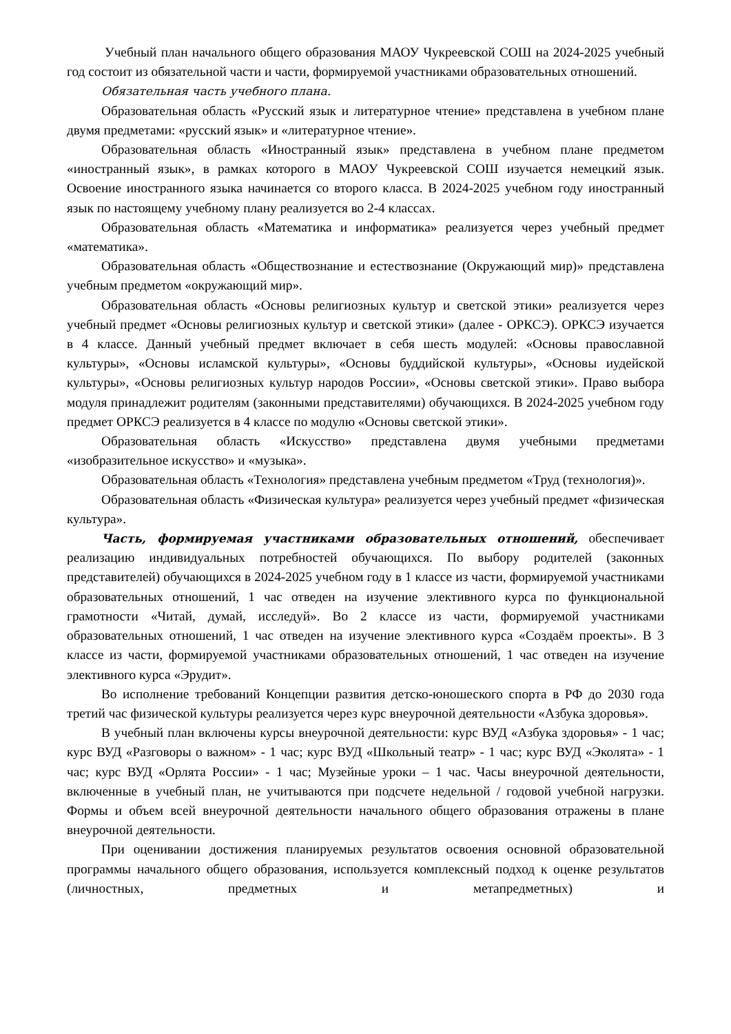Учебный план начального общего образования МАОУ Чукреевской СОШ на 2024-2025 учебный год состоит из обязательной части и части, формируемой участниками образовательных отношений.
Обязательная часть учебного плана.
Образовательная область «Русский язык и литературное чтение» представлена в учебном плане двумя предметами: «русский язык» и «литературное чтение».
Образовательная область «Иностранный язык» представлена в учебном плане предметом «иностранный язык», в рамках которого в МАОУ Чукреевской СОШ изучается немецкий язык. Освоение иностранного языка начинается со второго класса. В 2024-2025 учебном году иностранный язык по настоящему учебному плану реализуется во 2-4 классах.
Образовательная область «Математика и информатика» реализуется через учебный предмет «математика».
Образовательная область «Обществознание и естествознание (Окружающий мир)» представлена учебным предметом «окружающий мир».
Образовательная область «Основы религиозных культур и светской этики» реализуется через учебный предмет «Основы религиозных культур и светской этики» (далее - ОРКСЭ). ОРКСЭ изучается в 4 классе. Данный учебный предмет включает в себя шесть модулей: «Основы православной культуры», «Основы исламской культуры», «Основы буддийской культуры», «Основы иудейской культуры», «Основы религиозных культур народов России», «Основы светской этики». Право выбора модуля принадлежит родителям (законными представителями) обучающихся. В 2024-2025 учебном году предмет ОРКСЭ реализуется в 4 классе по модулю «Основы светской этики».
Образовательная область «Искусство» представлена двумя учебными предметами «изобразительное искусство» и «музыка».
Образовательная область «Технология» представлена учебным предметом «Труд (технология)».
Образовательная область «Физическая культура» реализуется через учебный предмет «физическая культура».
Часть, формируемая участниками образовательных отношений, обеспечивает реализацию индивидуальных потребностей обучающихся. По выбору родителей (законных представителей) обучающихся в 2024-2025 учебном году в 1 классе из части, формируемой участниками образовательных отношений, 1 час отведен на изучение элективного курса по функциональной грамотности «Читай, думай, исследуй». Во 2 классе из части, формируемой участниками образовательных отношений, 1 час отведен на изучение элективного курса «Создаём проекты». В 3 классе из части, формируемой участниками образовательных отношений, 1 час отведен на изучение элективного курса «Эрудит».
Во исполнение требований Концепции развития детско-юношеского спорта в РФ до 2030 года третий час физической культуры реализуется через курс внеурочной деятельности «Азбука здоровья».
В учебный план включены курсы внеурочной деятельности: курс ВУД «Азбука здоровья» - 1 час; курс ВУД «Разговоры о важном» - 1 час; курс ВУД «Школьный театр» - 1 час; курс ВУД «Эколята» - 1 час; курс ВУД «Орлята России» - 1 час; Музейные уроки – 1 час. Часы внеурочной деятельности, включенные в учебный план, не учитываются при подсчете недельной / годовой учебной нагрузки. Формы и объем всей внеурочной деятельности начального общего образования отражены в плане внеурочной деятельности.
При оценивании достижения планируемых результатов освоения основной образовательной программы начального общего образования, используется комплексный подход к оценке результатов (личностных, предметных и метапредметных) и